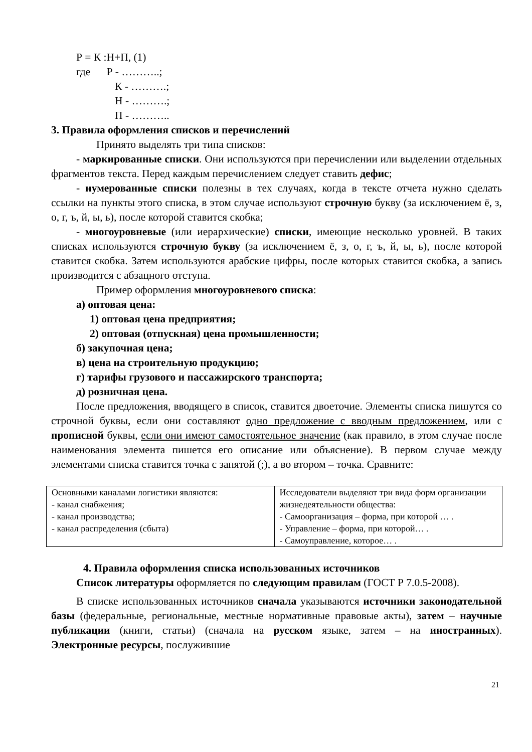Р = К :Н+П, (1)
где Р - ………..;
К - ……….;
Н - ……….;
П - ………..
3. Правила оформления списков и перечислений
Принято выделять три типа списков:
- маркированные списки. Они используются при перечислении или выделении отдельных фрагментов текста. Перед каждым перечислением следует ставить дефис;
- нумерованные списки полезны в тех случаях, когда в тексте отчета нужно сделать ссылки на пункты этого списка, в этом случае используют строчную букву (за исключением ё, з, о, г, ъ, й, ы, ь), после которой ставится скобка;
- многоуровневые (или иерархические) списки, имеющие несколько уровней. В таких списках используются строчную букву (за исключением ё, з, о, г, ъ, й, ы, ь), после которой ставится скобка. Затем используются арабские цифры, после которых ставится скобка, а запись производится с абзацного отступа.
Пример оформления многоуровневого списка:
а) оптовая цена:
1) оптовая цена предприятия;
2) оптовая (отпускная) цена промышленности;
б) закупочная цена;
в) цена на строительную продукцию;
г) тарифы грузового и пассажирского транспорта;
д) розничная цена.
После предложения, вводящего в список, ставится двоеточие. Элементы списка пишутся со строчной буквы, если они составляют одно предложение с вводным предложением, или с прописной буквы, если они имеют самостоятельное значение (как правило, в этом случае после наименования элемента пишется его описание или объяснение). В первом случае между элементами списка ставится точка с запятой (;), а во втором – точка. Сравните:
| Основными каналами логистики являются: - канал снабжения; - канал производства; - канал распределения (сбыта) | Исследователи выделяют три вида форм организации жизнедеятельности общества: - Самоорганизация – форма, при которой … . - Управление – форма, при которой… . - Самоуправление, которое… . |
4. Правила оформления списка использованных источников
Список литературы оформляется по следующим правилам (ГОСТ Р 7.0.5-2008).
В списке использованных источников сначала указываются источники законодательной базы (федеральные, региональные, местные нормативные правовые акты), затем – научные публикации (книги, статьи) (сначала на русском языке, затем – на иностранных). Электронные ресурсы, послужившие
21